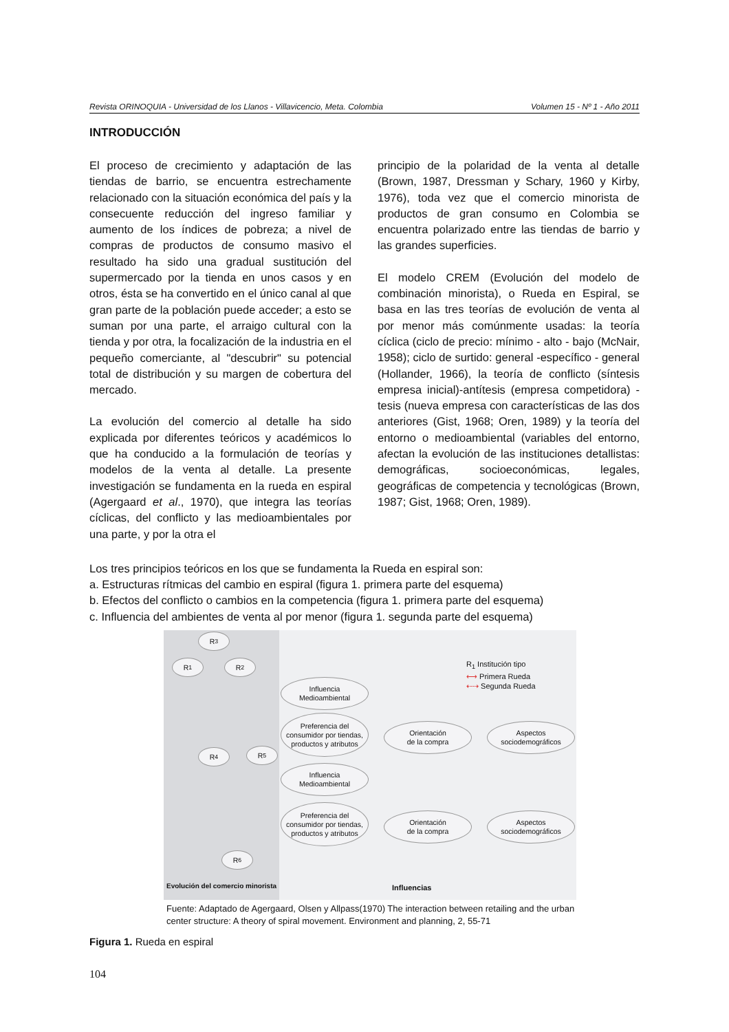Revista ORINOQUIA - Universidad de los Llanos - Villavicencio, Meta. Colombia Volumen 15 - Nº 1 - Año 2011
INTRODUCCIÓN
El proceso de crecimiento y adaptación de las tiendas de barrio, se encuentra estrechamente relacionado con la situación económica del país y la consecuente reducción del ingreso familiar y aumento de los índices de pobreza; a nivel de compras de productos de consumo masivo el resultado ha sido una gradual sustitución del supermercado por la tienda en unos casos y en otros, ésta se ha convertido en el único canal al que gran parte de la población puede acceder; a esto se suman por una parte, el arraigo cultural con la tienda y por otra, la focalización de la industria en el pequeño comerciante, al "descubrir" su potencial total de distribución y su margen de cobertura del mercado.
La evolución del comercio al detalle ha sido explicada por diferentes teóricos y académicos lo que ha conducido a la formulación de teorías y modelos de la venta al detalle. La presente investigación se fundamenta en la rueda en espiral (Agergaard et al., 1970), que integra las teorías cíclicas, del conflicto y las medioambientales por una parte, y por la otra el
principio de la polaridad de la venta al detalle (Brown, 1987, Dressman y Schary, 1960 y Kirby, 1976), toda vez que el comercio minorista de productos de gran consumo en Colombia se encuentra polarizado entre las tiendas de barrio y las grandes superficies.
El modelo CREM (Evolución del modelo de combinación minorista), o Rueda en Espiral, se basa en las tres teorías de evolución de venta al por menor más comúnmente usadas: la teoría cíclica (ciclo de precio: mínimo - alto - bajo (McNair, 1958); ciclo de surtido: general -específico - general (Hollander, 1966), la teoría de conflicto (síntesis empresa inicial)-antítesis (empresa competidora) - tesis (nueva empresa con características de las dos anteriores (Gist, 1968; Oren, 1989) y la teoría del entorno o medioambiental (variables del entorno, afectan la evolución de las instituciones detallistas: demográficas, socioeconómicas, legales, geográficas de competencia y tecnológicas (Brown, 1987; Gist, 1968; Oren, 1989).
Los tres principios teóricos en los que se fundamenta la Rueda en espiral son:
a. Estructuras rítmicas del cambio en espiral (figura 1. primera parte del esquema)
b. Efectos del conflicto o cambios en la competencia (figura 1. primera parte del esquema)
c. Influencia del ambientes de venta al por menor (figura 1. segunda parte del esquema)
R<sub>3</sub>
R<sub>1</sub> R<sub>2</sub>
R<sub>4</sub> R<sub>5</sub>
R<sub>6</sub>
R<sub>1</sub> Institución tipo
⟷ Primera Rueda
⇠⇢ Segunda Rueda
Influencia
Medioambiental
Preferencia del consumidor por tiendas, productos y atributos
Orientación
de la compra
Aspectos sociodemográficos
Influencia
Medioambiental
Preferencia del consumidor por tiendas, productos y atributos
Orientación
de la compra
Aspectos sociodemográficos
Evolución del comercio minorista
Influencias
Fuente: Adaptado de Agergaard, Olsen y Allpass(1970) The interaction between retailing and the urban center structure: A theory of spiral movement. Environment and planning, 2, 55-71
Figura 1. Rueda en espiral
104